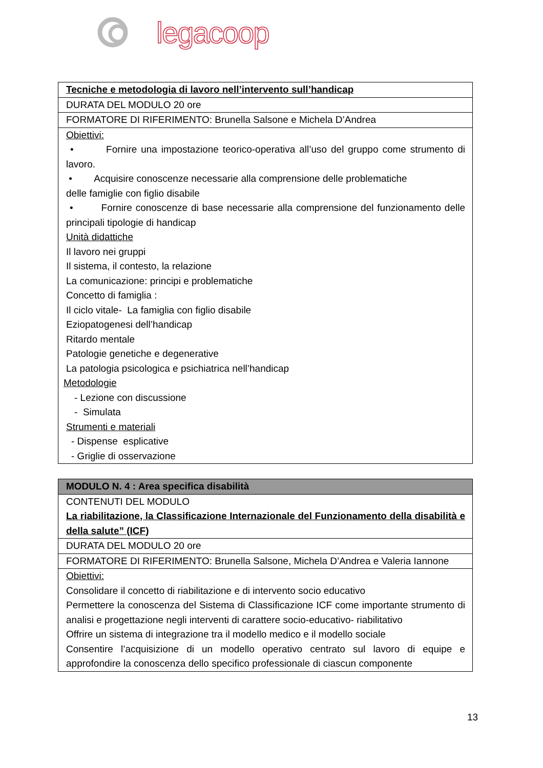legacoop
| Tecniche e metodologia di lavoro nell’intervento sull’handicap |
| DURATA DEL MODULO 20 ore |
| FORMATORE DI RIFERIMENTO: Brunella Salsone e Michela D’Andrea |
| Obiettivi: • Fornire una impostazione teorico-operativa all’uso del gruppo come strumento di lavoro. • Acquisire conoscenze necessarie alla comprensione delle problematiche delle famiglie con figlio disabile • Fornire conoscenze di base necessarie alla comprensione del funzionamento delle principali tipologie di handicap Unità didattiche Il lavoro nei gruppi Il sistema, il contesto, la relazione La comunicazione: principi e problematiche Concetto di famiglia : Il ciclo vitale- La famiglia con figlio disabile Eziopatogenesi dell’handicap Ritardo mentale Patologie genetiche e degenerative La patologia psicologica e psichiatrica nell’handicap Metodologie - Lezione con discussione - Simulata Strumenti e materiali - Dispense esplicative - Griglie di osservazione |
| MODULO N. 4 : Area specifica disabilità |
| CONTENUTI DEL MODULO La riabilitazione, la Classificazione Internazionale del Funzionamento della disabilità e della salute” (ICF) |
| DURATA DEL MODULO 20 ore |
| FORMATORE DI RIFERIMENTO: Brunella Salsone, Michela D’Andrea e Valeria Iannone |
| Obiettivi: Consolidare il concetto di riabilitazione e di intervento socio educativo Permettere la conoscenza del Sistema di Classificazione ICF come importante strumento di analisi e progettazione negli interventi di carattere socio-educativo- riabilitativo Offrire un sistema di integrazione tra il modello medico e il modello sociale Consentire l’acquisizione di un modello operativo centrato sul lavoro di equipe e approfondire la conoscenza dello specifico professionale di ciascun componente |
13